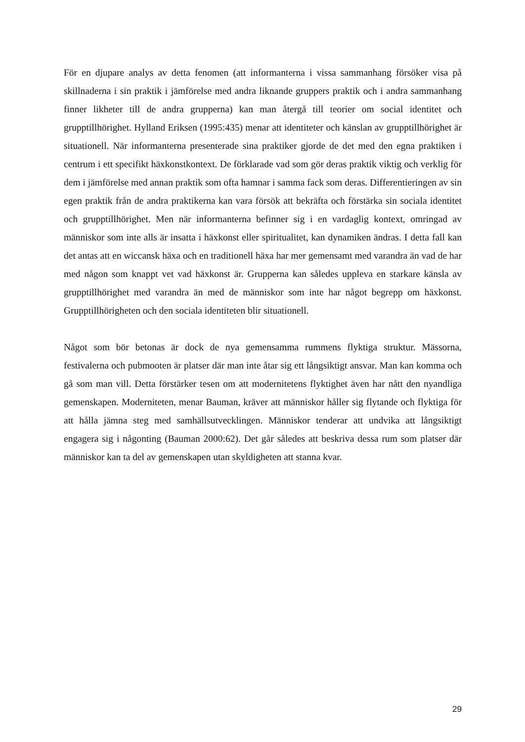För en djupare analys av detta fenomen (att informanterna i vissa sammanhang försöker visa på skillnaderna i sin praktik i jämförelse med andra liknande gruppers praktik och i andra sammanhang finner likheter till de andra grupperna) kan man återgå till teorier om social identitet och grupptillhörighet. Hylland Eriksen (1995:435) menar att identiteter och känslan av grupptillhörighet är situationell. När informanterna presenterade sina praktiker gjorde de det med den egna praktiken i centrum i ett specifikt häxkonstkontext. De förklarade vad som gör deras praktik viktig och verklig för dem i jämförelse med annan praktik som ofta hamnar i samma fack som deras. Differentieringen av sin egen praktik från de andra praktikerna kan vara försök att bekräfta och förstärka sin sociala identitet och grupptillhörighet. Men när informanterna befinner sig i en vardaglig kontext, omringad av människor som inte alls är insatta i häxkonst eller spiritualitet, kan dynamiken ändras. I detta fall kan det antas att en wiccansk häxa och en traditionell häxa har mer gemensamt med varandra än vad de har med någon som knappt vet vad häxkonst är. Grupperna kan således uppleva en starkare känsla av grupptillhörighet med varandra än med de människor som inte har något begrepp om häxkonst. Grupptillhörigheten och den sociala identiteten blir situationell.
Något som bör betonas är dock de nya gemensamma rummens flyktiga struktur. Mässorna, festivalerna och pubmooten är platser där man inte åtar sig ett långsiktigt ansvar. Man kan komma och gå som man vill. Detta förstärker tesen om att modernitetens flyktighet även har nått den nyandliga gemenskapen. Moderniteten, menar Bauman, kräver att människor håller sig flytande och flyktiga för att hålla jämna steg med samhällsutvecklingen. Människor tenderar att undvika att långsiktigt engagera sig i någonting (Bauman 2000:62). Det går således att beskriva dessa rum som platser där människor kan ta del av gemenskapen utan skyldigheten att stanna kvar.
29